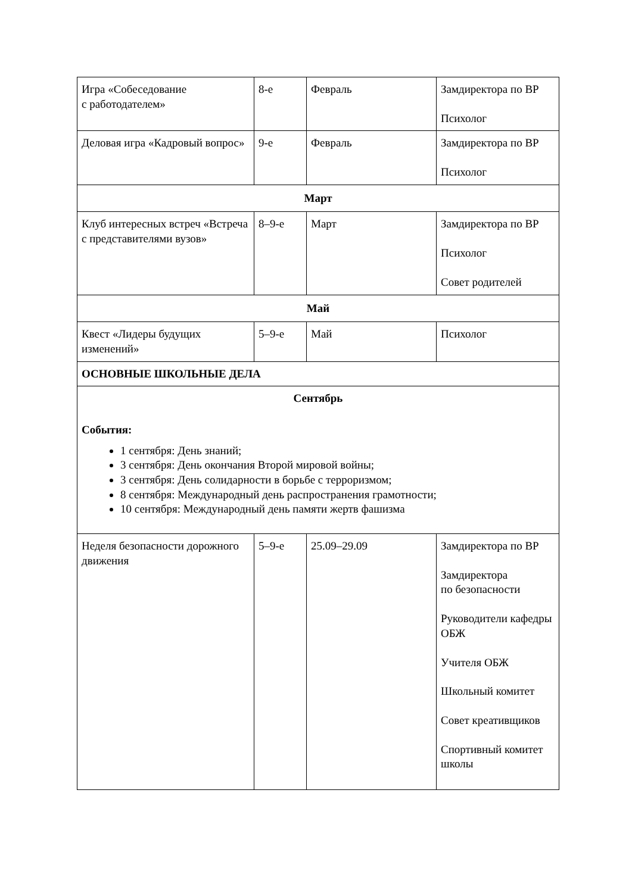| Игра «Собеседование с работодателем» | 8-е | Февраль | Замдиректора по ВР Психолог |
| Деловая игра «Кадровый вопрос» | 9-е | Февраль | Замдиректора по ВР Психолог |
| Март | | | |
| Клуб интересных встреч «Встреча с представителями вузов» | 8–9-е | Март | Замдиректора по ВР Психолог Совет родителей |
| Май | | | |
| Квест «Лидеры будущих изменений» | 5–9-е | Май | Психолог |
| ОСНОВНЫЕ ШКОЛЬНЫЕ ДЕЛА | | | |
| Сентябрь События: 1 сентября: День знаний; 3 сентября: День окончания Второй мировой войны; 3 сентября: День солидарности в борьбе с терроризмом; 8 сентября: Международный день распространения грамотности; 10 сентября: Международный день памяти жертв фашизма | | | |
| Неделя безопасности дорожного движения | 5–9-е | 25.09–29.09 | Замдиректора по ВР Замдиректора по безопасности Руководители кафедры ОБЖ Учителя ОБЖ Школьный комитет Совет креативщиков Спортивный комитет школы |